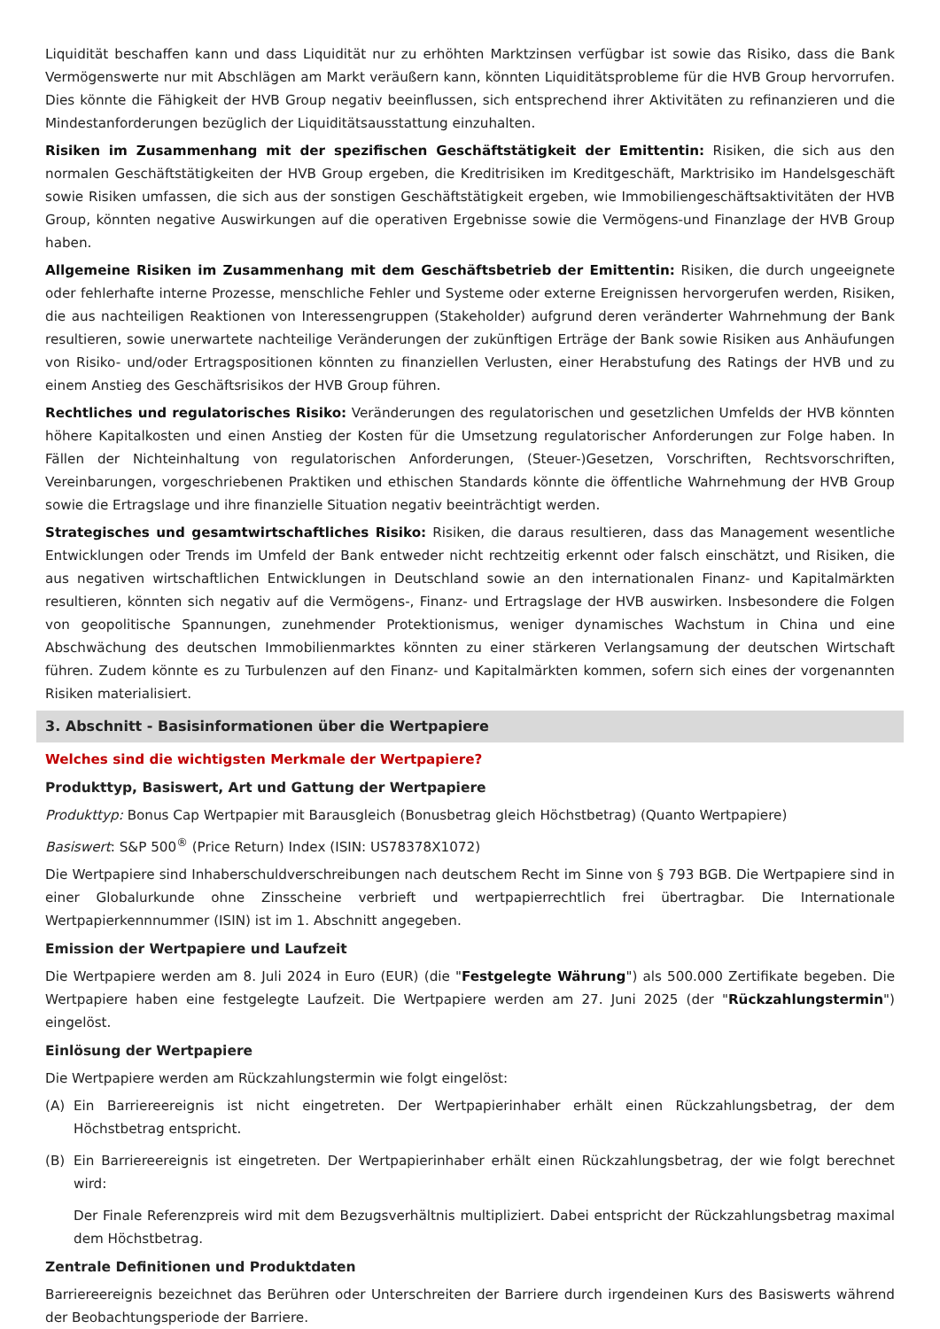Liquidität beschaffen kann und dass Liquidität nur zu erhöhten Marktzinsen verfügbar ist sowie das Risiko, dass die Bank Vermögenswerte nur mit Abschlägen am Markt veräußern kann, könnten Liquiditätsprobleme für die HVB Group hervorrufen. Dies könnte die Fähigkeit der HVB Group negativ beeinflussen, sich entsprechend ihrer Aktivitäten zu refinanzieren und die Mindestanforderungen bezüglich der Liquiditätsausstattung einzuhalten.
Risiken im Zusammenhang mit der spezifischen Geschäftstätigkeit der Emittentin: Risiken, die sich aus den normalen Geschäftstätigkeiten der HVB Group ergeben, die Kreditrisiken im Kreditgeschäft, Marktrisiko im Handelsgeschäft sowie Risiken umfassen, die sich aus der sonstigen Geschäftstätigkeit ergeben, wie Immobiliengeschäftsaktivitäten der HVB Group, könnten negative Auswirkungen auf die operativen Ergebnisse sowie die Vermögens-und Finanzlage der HVB Group haben.
Allgemeine Risiken im Zusammenhang mit dem Geschäftsbetrieb der Emittentin: Risiken, die durch ungeeignete oder fehlerhafte interne Prozesse, menschliche Fehler und Systeme oder externe Ereignissen hervorgerufen werden, Risiken, die aus nachteiligen Reaktionen von Interessengruppen (Stakeholder) aufgrund deren veränderter Wahrnehmung der Bank resultieren, sowie unerwartete nachteilige Veränderungen der zukünftigen Erträge der Bank sowie Risiken aus Anhäufungen von Risiko- und/oder Ertragspositionen könnten zu finanziellen Verlusten, einer Herabstufung des Ratings der HVB und zu einem Anstieg des Geschäftsrisikos der HVB Group führen.
Rechtliches und regulatorisches Risiko: Veränderungen des regulatorischen und gesetzlichen Umfelds der HVB könnten höhere Kapitalkosten und einen Anstieg der Kosten für die Umsetzung regulatorischer Anforderungen zur Folge haben. In Fällen der Nichteinhaltung von regulatorischen Anforderungen, (Steuer-)Gesetzen, Vorschriften, Rechtsvorschriften, Vereinbarungen, vorgeschriebenen Praktiken und ethischen Standards könnte die öffentliche Wahrnehmung der HVB Group sowie die Ertragslage und ihre finanzielle Situation negativ beeinträchtigt werden.
Strategisches und gesamtwirtschaftliches Risiko: Risiken, die daraus resultieren, dass das Management wesentliche Entwicklungen oder Trends im Umfeld der Bank entweder nicht rechtzeitig erkennt oder falsch einschätzt, und Risiken, die aus negativen wirtschaftlichen Entwicklungen in Deutschland sowie an den internationalen Finanz- und Kapitalmärkten resultieren, könnten sich negativ auf die Vermögens-, Finanz- und Ertragslage der HVB auswirken. Insbesondere die Folgen von geopolitische Spannungen, zunehmender Protektionismus, weniger dynamisches Wachstum in China und eine Abschwächung des deutschen Immobilienmarktes könnten zu einer stärkeren Verlangsamung der deutschen Wirtschaft führen. Zudem könnte es zu Turbulenzen auf den Finanz- und Kapitalmärkten kommen, sofern sich eines der vorgenannten Risiken materialisiert.
3. Abschnitt - Basisinformationen über die Wertpapiere
Welches sind die wichtigsten Merkmale der Wertpapiere?
Produkttyp, Basiswert, Art und Gattung der Wertpapiere
Produkttyp: Bonus Cap Wertpapier mit Barausgleich (Bonusbetrag gleich Höchstbetrag) (Quanto Wertpapiere)
Basiswert: S&P 500<sup>®</sup> (Price Return) Index (ISIN: US78378X1072)
Die Wertpapiere sind Inhaberschuldverschreibungen nach deutschem Recht im Sinne von § 793 BGB. Die Wertpapiere sind in einer Globalurkunde ohne Zinsscheine verbrieft und wertpapierrechtlich frei übertragbar. Die Internationale Wertpapierkennnummer (ISIN) ist im 1. Abschnitt angegeben.
Emission der Wertpapiere und Laufzeit
Die Wertpapiere werden am 8. Juli 2024 in Euro (EUR) (die "Festgelegte Währung") als 500.000 Zertifikate begeben. Die Wertpapiere haben eine festgelegte Laufzeit. Die Wertpapiere werden am 27. Juni 2025 (der "Rückzahlungstermin") eingelöst.
Einlösung der Wertpapiere
Die Wertpapiere werden am Rückzahlungstermin wie folgt eingelöst:
(A) Ein Barriereereignis ist nicht eingetreten. Der Wertpapierinhaber erhält einen Rückzahlungsbetrag, der dem Höchstbetrag entspricht.
(B) Ein Barriereereignis ist eingetreten. Der Wertpapierinhaber erhält einen Rückzahlungsbetrag, der wie folgt berechnet wird:
Der Finale Referenzpreis wird mit dem Bezugsverhältnis multipliziert. Dabei entspricht der Rückzahlungsbetrag maximal dem Höchstbetrag.
Zentrale Definitionen und Produktdaten
Barriereereignis bezeichnet das Berühren oder Unterschreiten der Barriere durch irgendeinen Kurs des Basiswerts während der Beobachtungsperiode der Barriere.